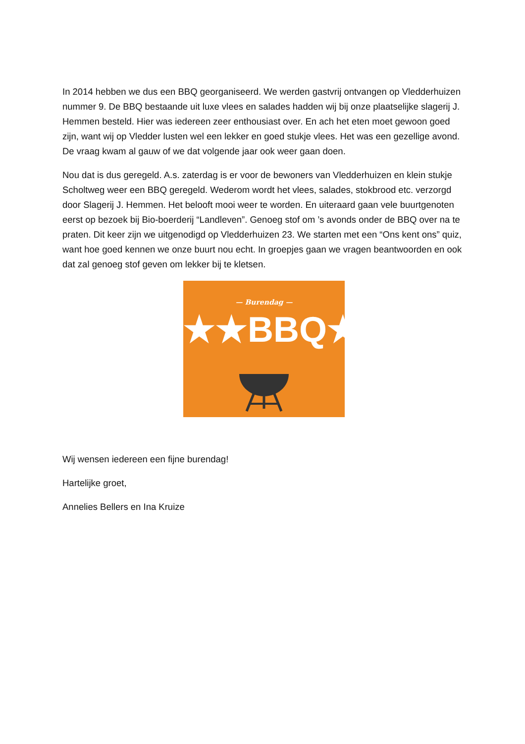In 2014 hebben we dus een BBQ georganiseerd. We werden gastvrij ontvangen op Vledderhuizen nummer 9. De BBQ bestaande uit luxe vlees en salades hadden wij bij onze plaatselijke slagerij J. Hemmen besteld. Hier was iedereen zeer enthousiast over. En ach het eten moet gewoon goed zijn, want wij op Vledder lusten wel een lekker en goed stukje vlees. Het was een gezellige avond. De vraag kwam al gauw of we dat volgende jaar ook weer gaan doen.
Nou dat is dus geregeld. A.s. zaterdag is er voor de bewoners van Vledderhuizen en klein stukje Scholtweg weer een BBQ geregeld. Wederom wordt het vlees, salades, stokbrood etc. verzorgd door Slagerij J. Hemmen. Het belooft mooi weer te worden. En uiteraard gaan vele buurtgenoten eerst op bezoek bij Bio-boerderij “Landleven”. Genoeg stof om ’s avonds onder de BBQ over na te praten. Dit keer zijn we uitgenodigd op Vledderhuizen 23. We starten met een “Ons kent ons” quiz, want hoe goed kennen we onze buurt nou echt. In groepjes gaan we vragen beantwoorden en ook dat zal genoeg stof geven om lekker bij te kletsen.
— Burendag —
★★BBQ★★
Wij wensen iedereen een fijne burendag!
Hartelijke groet,
Annelies Bellers en Ina Kruize